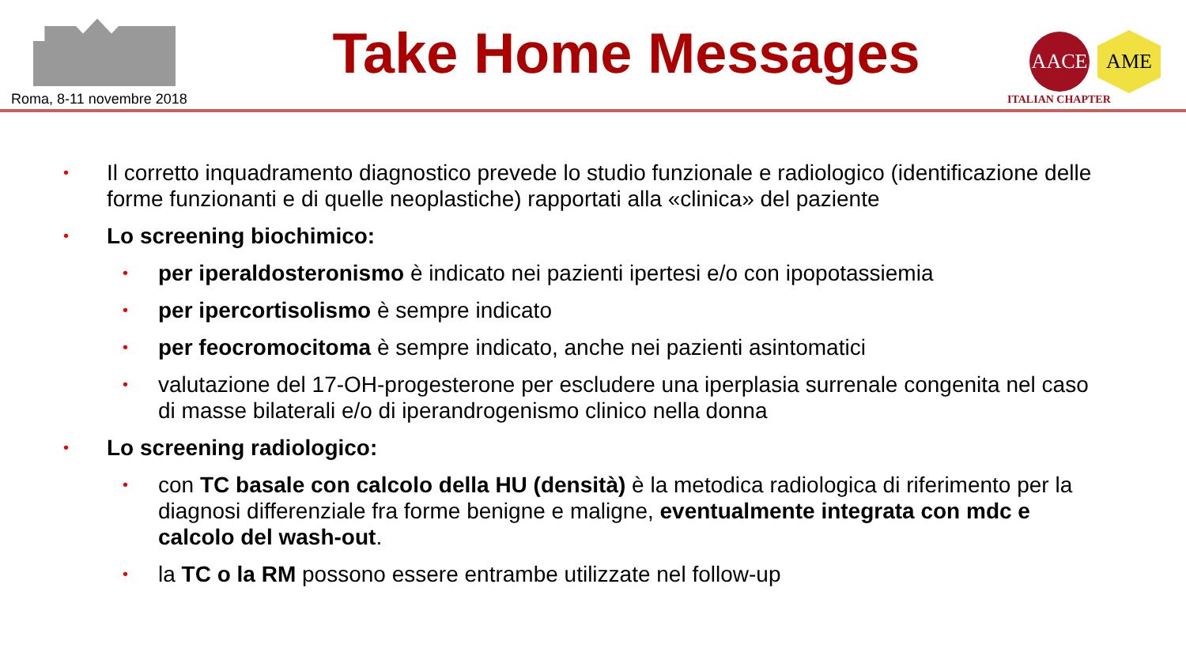Roma, 8-11 novembre 2018
Take Home Messages
AACE AME
ITALIAN CHAPTER
• Il corretto inquadramento diagnostico prevede lo studio funzionale e radiologico (identificazione delle forme funzionanti e di quelle neoplastiche) rapportati alla «clinica» del paziente
• Lo screening biochimico:
• per iperaldosteronismo è indicato nei pazienti ipertesi e/o con ipopotassiemia
• per ipercortisolismo è sempre indicato
• per feocromocitoma è sempre indicato, anche nei pazienti asintomatici
• valutazione del 17-OH-progesterone per escludere una iperplasia surrenale congenita nel caso di masse bilaterali e/o di iperandrogenismo clinico nella donna
• Lo screening radiologico:
• con TC basale con calcolo della HU (densità) è la metodica radiologica di riferimento per la diagnosi differenziale fra forme benigne e maligne, eventualmente integrata con mdc e calcolo del wash-out.
• la TC o la RM possono essere entrambe utilizzate nel follow-up